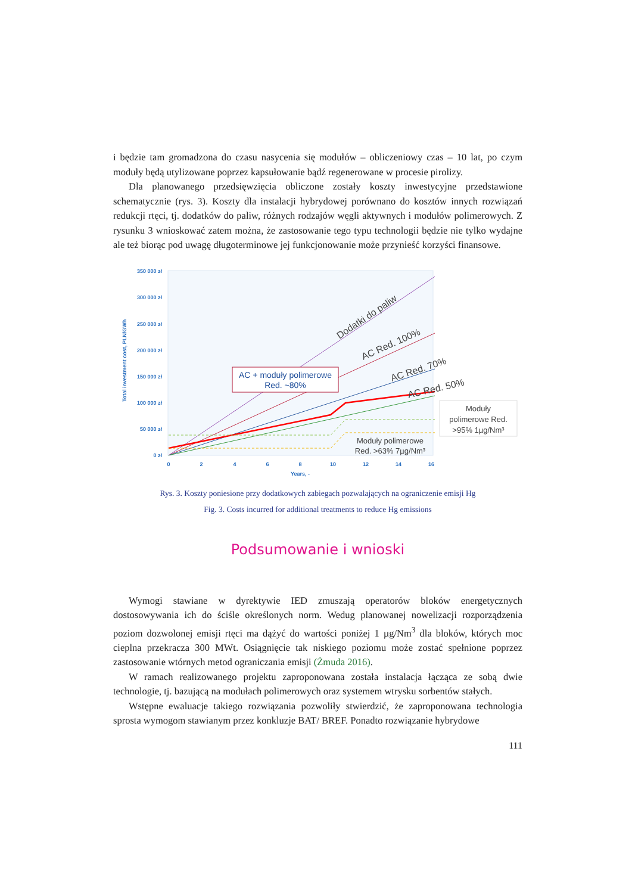i będzie tam gromadzona do czasu nasycenia się modułów – obliczeniowy czas – 10 lat, po czym moduły będą utylizowane poprzez kapsułowanie bądź regenerowane w procesie pirolizy.
Dla planowanego przedsięwzięcia obliczone zostały koszty inwestycyjne przedstawione schematycznie (rys. 3). Koszty dla instalacji hybrydowej porównano do kosztów innych rozwiązań redukcji rtęci, tj. dodatków do paliw, różnych rodzajów węgli aktywnych i modułów polimerowych. Z rysunku 3 wnioskować zatem można, że zastosowanie tego typu technologii będzie nie tylko wydajne ale też biorąc pod uwagę długoterminowe jej funkcjonowanie może przynieść korzyści finansowe.
350 000 zł
300 000 zł
250 000 zł
200 000 zł
150 000 zł
100 000 zł
50 000 zł
0 zł
0
2
4
6
8
10
12
14
16
Years, -
Total investment cost, PLN/GWh
Dodatki do paliw
AC Red. 100%
AC Red. 70%
AC Red. 50%
AC + moduły polimerowe
Red. ~80%
Moduły polimerowe
Red. >63% 7µg/Nm³
Moduły
polimerowe Red.
>95% 1µg/Nm³
Rys. 3. Koszty poniesione przy dodatkowych zabiegach pozwalających na ograniczenie emisji Hg
Fig. 3. Costs incurred for additional treatments to reduce Hg emissions
Podsumowanie i wnioski
Wymogi stawiane w dyrektywie IED zmuszają operatorów bloków energetycznych dostosowywania ich do ściśle określonych norm. Wedug planowanej nowelizacji rozporządzenia poziom dozwolonej emisji rtęci ma dążyć do wartości poniżej 1 µg/Nm<sup>3</sup> dla bloków, których moc cieplna przekracza 300 MWt. Osiągnięcie tak niskiego poziomu może zostać spełnione poprzez zastosowanie wtórnych metod ograniczania emisji (Żmuda 2016).
W ramach realizowanego projektu zaproponowana została instalacja łącząca ze sobą dwie technologie, tj. bazującą na modułach polimerowych oraz systemem wtrysku sorbentów stałych.
Wstępne ewaluacje takiego rozwiązania pozwoliły stwierdzić, że zaproponowana technologia sprosta wymogom stawianym przez konkluzje BAT/ BREF. Ponadto rozwiązanie hybrydowe
111